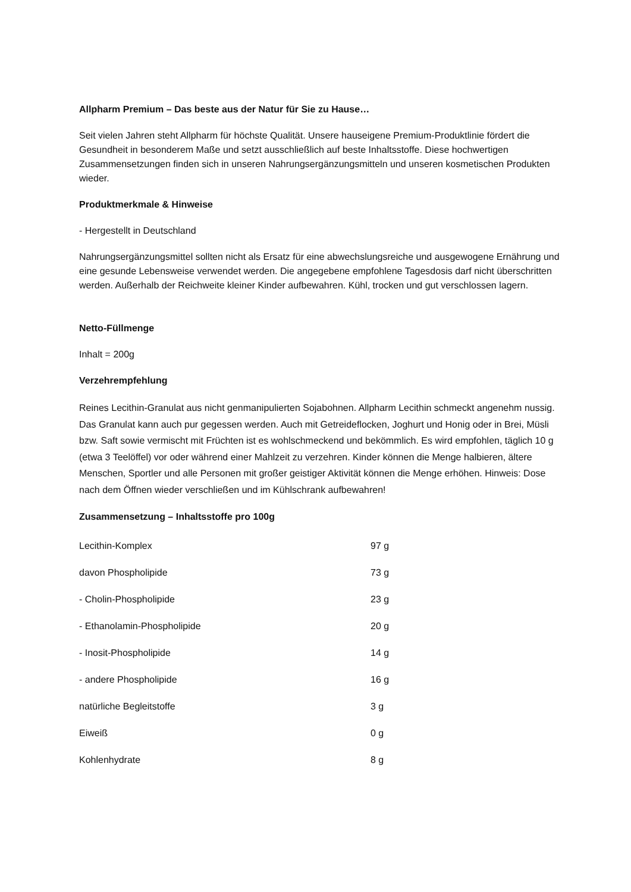Allpharm Premium – Das beste aus der Natur für Sie zu Hause…
Seit vielen Jahren steht Allpharm für höchste Qualität. Unsere hauseigene Premium-Produktlinie fördert die Gesundheit in besonderem Maße und setzt ausschließlich auf beste Inhaltsstoffe. Diese hochwertigen Zusammensetzungen finden sich in unseren Nahrungsergänzungsmitteln und unseren kosmetischen Produkten wieder.
Produktmerkmale & Hinweise
- Hergestellt in Deutschland
Nahrungsergänzungsmittel sollten nicht als Ersatz für eine abwechslungsreiche und ausgewogene Ernährung und eine gesunde Lebensweise verwendet werden. Die angegebene empfohlene Tagesdosis darf nicht überschritten werden. Außerhalb der Reichweite kleiner Kinder aufbewahren. Kühl, trocken und gut verschlossen lagern.
Netto-Füllmenge
Inhalt = 200g
Verzehrempfehlung
Reines Lecithin-Granulat aus nicht genmanipulierten Sojabohnen. Allpharm Lecithin schmeckt angenehm nussig. Das Granulat kann auch pur gegessen werden. Auch mit Getreideflocken, Joghurt und Honig oder in Brei, Müsli bzw. Saft sowie vermischt mit Früchten ist es wohlschmeckend und bekömmlich. Es wird empfohlen, täglich 10 g (etwa 3 Teelöffel) vor oder während einer Mahlzeit zu verzehren. Kinder können die Menge halbieren, ältere Menschen, Sportler und alle Personen mit großer geistiger Aktivität können die Menge erhöhen. Hinweis: Dose nach dem Öffnen wieder verschließen und im Kühlschrank aufbewahren!
Zusammensetzung – Inhaltsstoffe pro 100g
| Lecithin-Komplex | 97 g |
| davon Phospholipide | 73 g |
| - Cholin-Phospholipide | 23 g |
| - Ethanolamin-Phospholipide | 20 g |
| - Inosit-Phospholipide | 14 g |
| - andere Phospholipide | 16 g |
| natürliche Begleitstoffe | 3 g |
| Eiweiß | 0 g |
| Kohlenhydrate | 8 g |